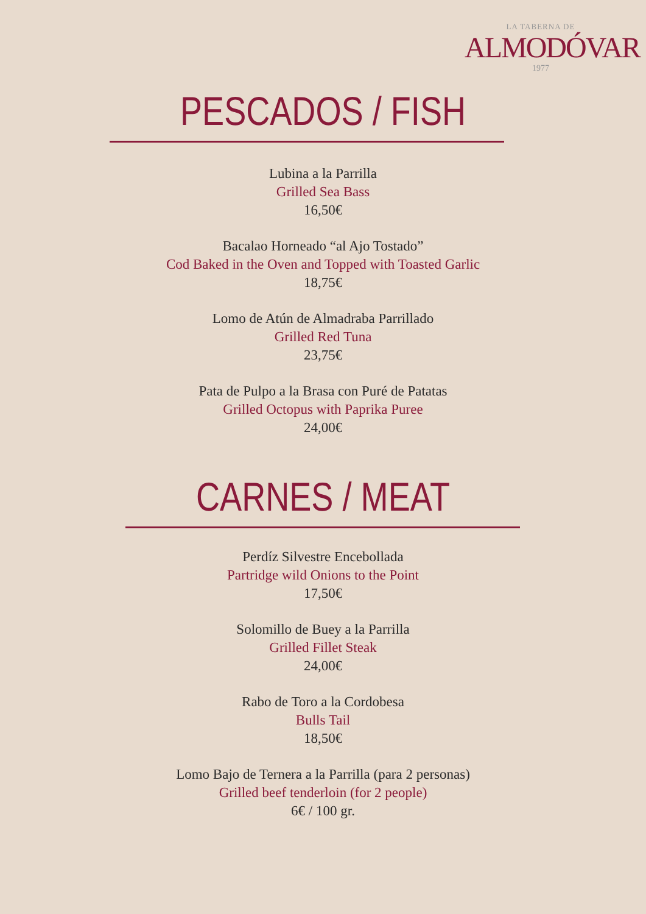LA TABERNA DE
ALMODÓVAR
1977
PESCADOS / FISH
Lubina a la Parrilla
Grilled Sea Bass
16,50€
Bacalao Horneado “al Ajo Tostado”
Cod Baked in the Oven and Topped with Toasted Garlic
18,75€
Lomo de Atún de Almadraba Parrillado
Grilled Red Tuna
23,75€
Pata de Pulpo a la Brasa con Puré de Patatas
Grilled Octopus with Paprika Puree
24,00€
CARNES / MEAT
Perdíz Silvestre Encebollada
Partridge wild Onions to the Point
17,50€
Solomillo de Buey a la Parrilla
Grilled Fillet Steak
24,00€
Rabo de Toro a la Cordobesa
Bulls Tail
18,50€
Lomo Bajo de Ternera a la Parrilla (para 2 personas)
Grilled beef tenderloin (for 2 people)
6€ / 100 gr.